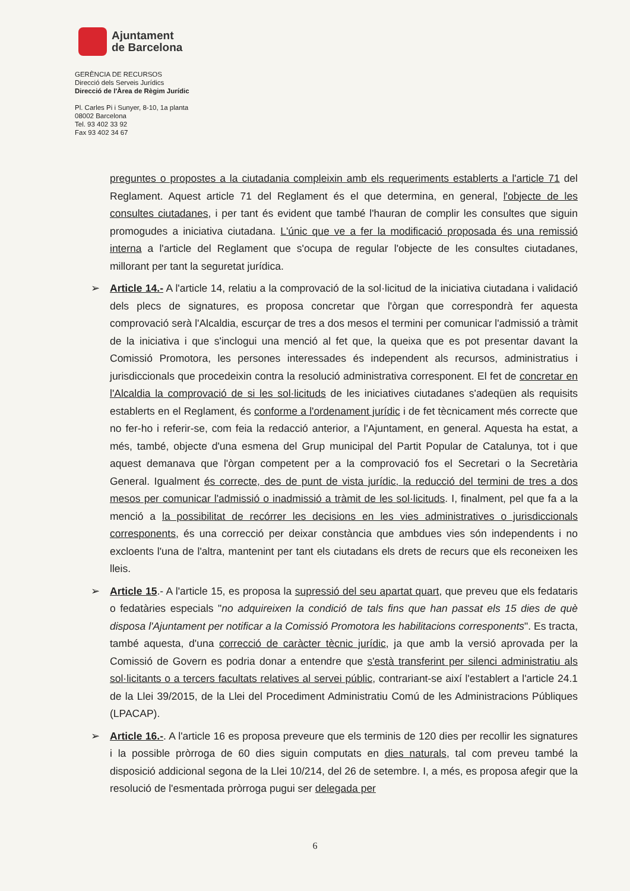Ajuntament
de Barcelona
GERÈNCIA DE RECURSOS
Direcció dels Serveis Jurídics
Direcció de l'Àrea de Règim Jurídic
Pl. Carles Pi i Sunyer, 8-10, 1a planta
08002 Barcelona
Tel. 93 402 33 92
Fax 93 402 34 67
preguntes o propostes a la ciutadania compleixin amb els requeriments establerts a l'article 71 del Reglament. Aquest article 71 del Reglament és el que determina, en general, l'objecte de les consultes ciutadanes, i per tant és evident que també l'hauran de complir les consultes que siguin promogudes a iniciativa ciutadana. L'únic que ve a fer la modificació proposada és una remissió interna a l'article del Reglament que s'ocupa de regular l'objecte de les consultes ciutadanes, millorant per tant la seguretat jurídica.
➢ Article 14.- A l'article 14, relatiu a la comprovació de la sol·licitud de la iniciativa ciutadana i validació dels plecs de signatures, es proposa concretar que l'òrgan que correspondrà fer aquesta comprovació serà l'Alcaldia, escurçar de tres a dos mesos el termini per comunicar l'admissió a tràmit de la iniciativa i que s'inclogui una menció al fet que, la queixa que es pot presentar davant la Comissió Promotora, les persones interessades és independent als recursos, administratius i jurisdiccionals que procedeixin contra la resolució administrativa corresponent. El fet de concretar en l'Alcaldia la comprovació de si les sol·licituds de les iniciatives ciutadanes s'adeqüen als requisits establerts en el Reglament, és conforme a l'ordenament jurídic i de fet tècnicament més correcte que no fer-ho i referir-se, com feia la redacció anterior, a l'Ajuntament, en general. Aquesta ha estat, a més, també, objecte d'una esmena del Grup municipal del Partit Popular de Catalunya, tot i que aquest demanava que l'òrgan competent per a la comprovació fos el Secretari o la Secretària General. Igualment és correcte, des de punt de vista jurídic, la reducció del termini de tres a dos mesos per comunicar l'admissió o inadmissió a tràmit de les sol·licituds. I, finalment, pel que fa a la menció a la possibilitat de recórrer les decisions en les vies administratives o jurisdiccionals corresponents, és una correcció per deixar constància que ambdues vies són independents i no excloents l'una de l'altra, mantenint per tant els ciutadans els drets de recurs que els reconeixen les lleis.
➢ Article 15.- A l'article 15, es proposa la supressió del seu apartat quart, que preveu que els fedataris o fedatàries especials "no adquireixen la condició de tals fins que han passat els 15 dies de què disposa l'Ajuntament per notificar a la Comissió Promotora les habilitacions corresponents". Es tracta, també aquesta, d'una correcció de caràcter tècnic jurídic, ja que amb la versió aprovada per la Comissió de Govern es podria donar a entendre que s'està transferint per silenci administratiu als sol·licitants o a tercers facultats relatives al servei públic, contrariant-se així l'establert a l'article 24.1 de la Llei 39/2015, de la Llei del Procediment Administratiu Comú de les Administracions Públiques (LPACAP).
➢ Article 16.-. A l'article 16 es proposa preveure que els terminis de 120 dies per recollir les signatures i la possible pròrroga de 60 dies siguin computats en dies naturals, tal com preveu també la disposició addicional segona de la Llei 10/214, del 26 de setembre. I, a més, es proposa afegir que la resolució de l'esmentada pròrroga pugui ser delegada per
6